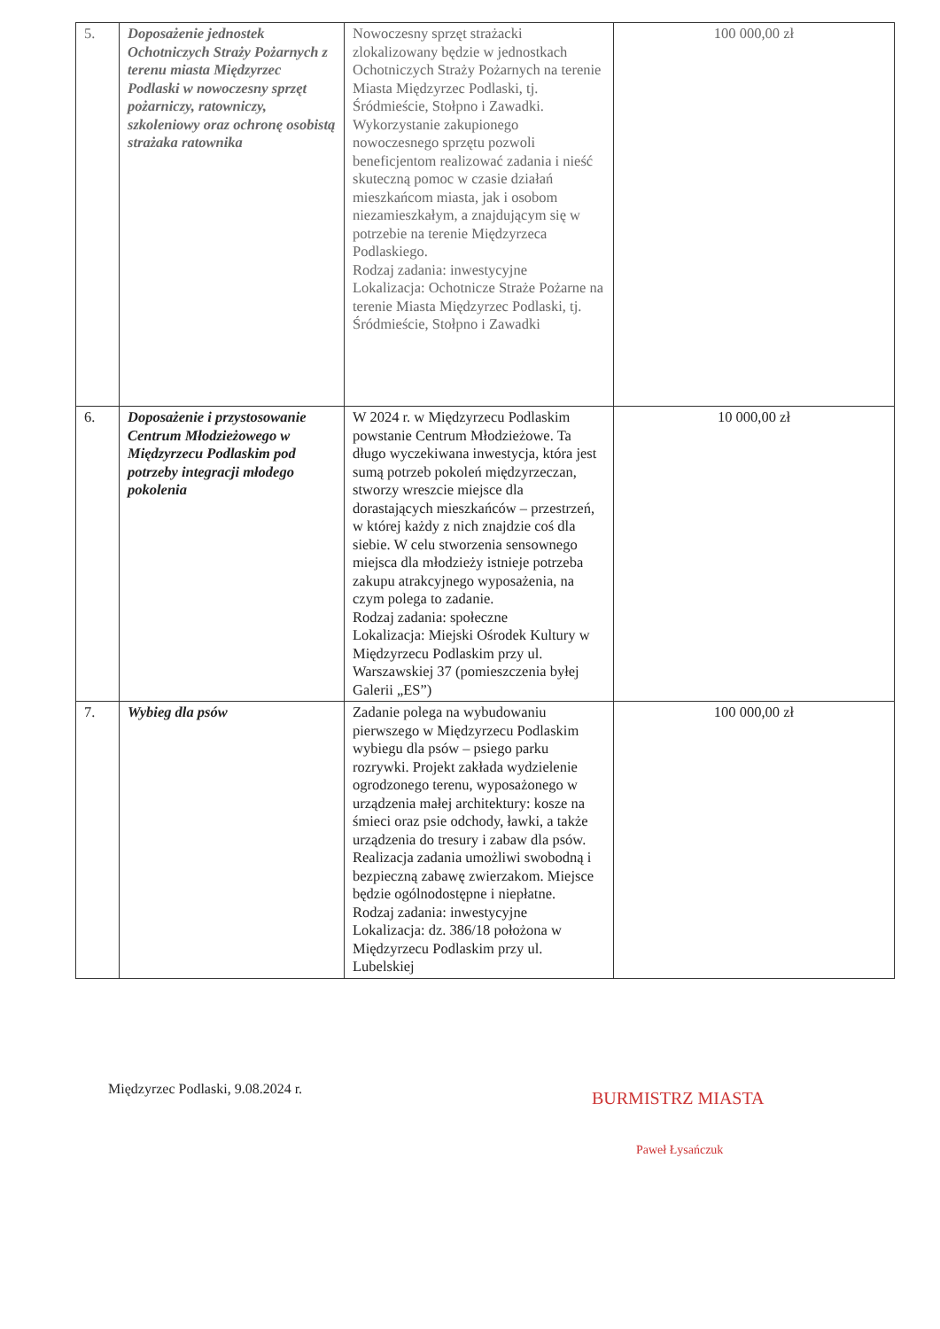| 5. | Doposażenie jednostek Ochotniczych Straży Pożarnych z terenu miasta Międzyrzec Podlaski w nowoczesny sprzęt pożarniczy, ratowniczy, szkoleniowy oraz ochronę osobistą strażaka ratownika | Nowoczesny sprzęt strażacki zlokalizowany będzie w jednostkach Ochotniczych Straży Pożarnych na terenie Miasta Międzyrzec Podlaski, tj. Śródmieście, Stołpno i Zawadki. Wykorzystanie zakupionego nowoczesnego sprzętu pozwoli beneficjentom realizować zadania i nieść skuteczną pomoc w czasie działań mieszkańcom miasta, jak i osobom niezamieszkałym, a znajdującym się w potrzebie na terenie Międzyrzeca Podlaskiego. Rodzaj zadania: inwestycyjne Lokalizacja: Ochotnicze Straże Pożarne na terenie Miasta Międzyrzec Podlaski, tj. Śródmieście, Stołpno i Zawadki | 100 000,00 zł |
| 6. | Doposażenie i przystosowanie Centrum Młodzieżowego w Międzyrzecu Podlaskim pod potrzeby integracji młodego pokolenia | W 2024 r. w Międzyrzecu Podlaskim powstanie Centrum Młodzieżowe. Ta długo wyczekiwana inwestycja, która jest sumą potrzeb pokoleń międzyrzeczan, stworzy wreszcie miejsce dla dorastających mieszkańców – przestrzeń, w której każdy z nich znajdzie coś dla siebie. W celu stworzenia sensownego miejsca dla młodzieży istnieje potrzeba zakupu atrakcyjnego wyposażenia, na czym polega to zadanie. Rodzaj zadania: społeczne Lokalizacja: Miejski Ośrodek Kultury w Międzyrzecu Podlaskim przy ul. Warszawskiej 37 (pomieszczenia byłej Galerii „ES”) | 10 000,00 zł |
| 7. | Wybieg dla psów | Zadanie polega na wybudowaniu pierwszego w Międzyrzecu Podlaskim wybiegu dla psów – psiego parku rozrywki. Projekt zakłada wydzielenie ogrodzonego terenu, wyposażonego w urządzenia małej architektury: kosze na śmieci oraz psie odchody, ławki, a także urządzenia do tresury i zabaw dla psów. Realizacja zadania umożliwi swobodną i bezpieczną zabawę zwierzakom. Miejsce będzie ogólnodostępne i niepłatne. Rodzaj zadania: inwestycyjne Lokalizacja: dz. 386/18 położona w Międzyrzecu Podlaskim przy ul. Lubelskiej | 100 000,00 zł |
Międzyrzec Podlaski, 9.08.2024 r.
BURMISTRZ MIASTA
Paweł Łysańczuk